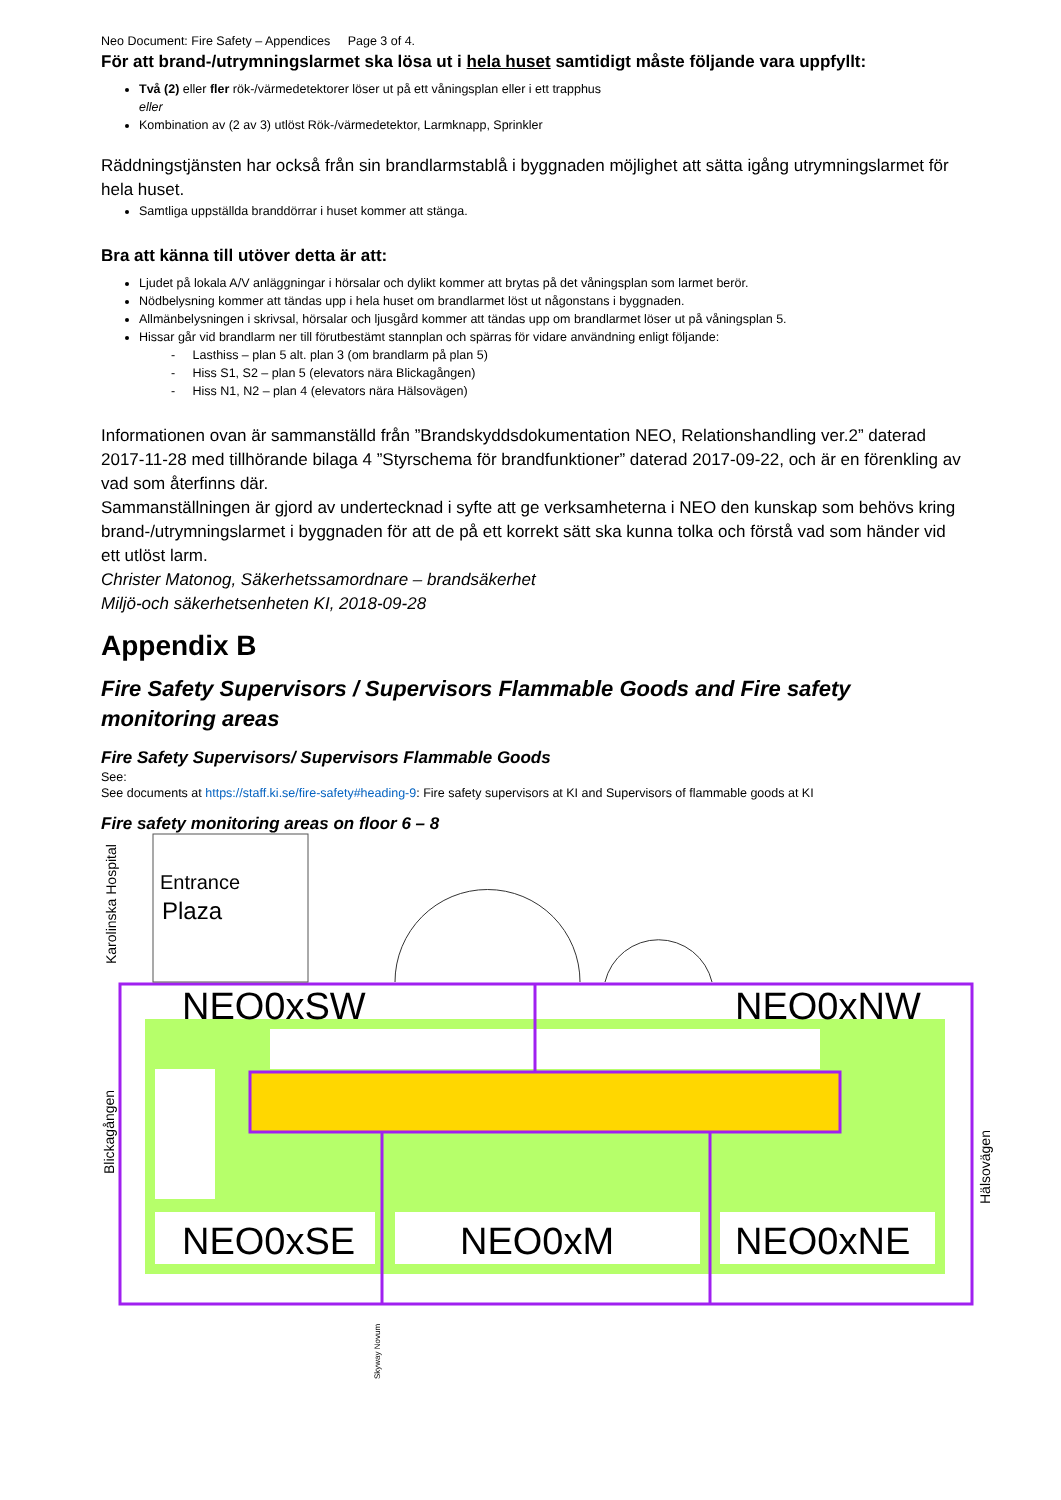Neo Document: Fire Safety – Appendices Page 3 of 4.
För att brand-/utrymningslarmet ska lösa ut i hela huset samtidigt måste följande vara uppfyllt:
Två (2) eller fler rök-/värmedetektorer löser ut på ett våningsplan eller i ett trapphus
eller
Kombination av (2 av 3) utlöst Rök-/värmedetektor, Larmknapp, Sprinkler
Räddningstjänsten har också från sin brandlarmstablå i byggnaden möjlighet att sätta igång utrymningslarmet för hela huset.
Samtliga uppställda branddörrar i huset kommer att stänga.
Bra att känna till utöver detta är att:
Ljudet på lokala A/V anläggningar i hörsalar och dylikt kommer att brytas på det våningsplan som larmet berör.
Nödbelysning kommer att tändas upp i hela huset om brandlarmet löst ut någonstans i byggnaden.
Allmänbelysningen i skrivsal, hörsalar och ljusgård kommer att tändas upp om brandlarmet löser ut på våningsplan 5.
Hissar går vid brandlarm ner till förutbestämt stannplan och spärras för vidare användning enligt följande:
- Lasthiss – plan 5 alt. plan 3 (om brandlarm på plan 5)
- Hiss S1, S2 – plan 5 (elevators nära Blickagången)
- Hiss N1, N2 – plan 4 (elevators nära Hälsovägen)
Informationen ovan är sammanställd från ”Brandskyddsdokumentation NEO, Relationshandling ver.2” daterad 2017-11-28 med tillhörande bilaga 4 ”Styrschema för brandfunktioner” daterad 2017-09-22, och är en förenkling av vad som återfinns där.
Sammanställningen är gjord av undertecknad i syfte att ge verksamheterna i NEO den kunskap som behövs kring brand-/utrymningslarmet i byggnaden för att de på ett korrekt sätt ska kunna tolka och förstå vad som händer vid ett utlöst larm.
Christer Matonog, Säkerhetssamordnare – brandsäkerhet
Miljö-och säkerhetsenheten KI, 2018-09-28
Appendix B
Fire Safety Supervisors / Supervisors Flammable Goods and Fire safety monitoring areas
Fire Safety Supervisors/ Supervisors Flammable Goods
See:
See documents at https://staff.ki.se/fire-safety#heading-9: Fire safety supervisors at KI and Supervisors of flammable goods at KI
Fire safety monitoring areas on floor 6 – 8
Entrance
Plaza
NEO0xSW
NEO0xNW
NEO0xSE
NEO0xM
NEO0xNE
Karolinska Hospital
Blickagången
Hälsovägen
Skyway Novum